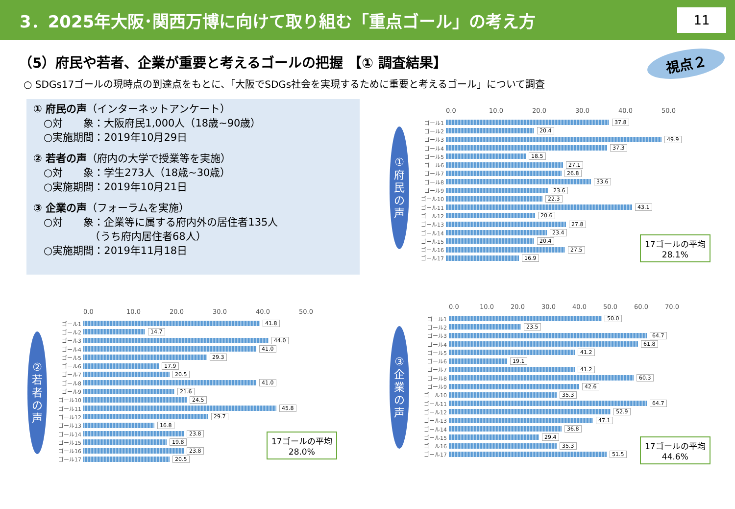3．2025年大阪･関西万博に向けて取り組む「重点ゴール」の考え方
11
（5）府民や若者、企業が重要と考えるゴールの把握 【① 調査結果】
視点２
○ SDGs17ゴールの現時点の到達点をもとに、「大阪でSDGs社会を実現するために重要と考えるゴール」について調査
① 府民の声（インターネットアンケート）
　○対　　象：大阪府民1,000人（18歳~90歳）
　○実施期間：2019年10月29日
② 若者の声（府内の大学で授業等を実施）
　○対　　象：学生273人（18歳~30歳）
　○実施期間：2019年10月21日
③ 企業の声（フォーラムを実施）
　○対　　象：企業等に属する府内外の居住者135人
　　　　　　（うち府内居住者68人）
　○実施期間：2019年11月18日
①
府
民
の
声
0.0 10.0 20.0 30.0 40.0 50.0
ゴール1 37.8
ゴール2 20.4
ゴール3 49.9
ゴール4 37.3
ゴール5 18.5
ゴール6 27.1
ゴール7 26.8
ゴール8 33.6
ゴール9 23.6
ゴール10 22.3
ゴール11 43.1
ゴール12 20.6
ゴール13 27.8
ゴール14 23.4
ゴール15 20.4
ゴール16 27.5
ゴール17 16.9
17ゴールの平均
28.1%
②
若
者
の
声
0.0 10.0 20.0 30.0 40.0 50.0
ゴール1 41.8
ゴール2 14.7
ゴール3 44.0
ゴール4 41.0
ゴール5 29.3
ゴール6 17.9
ゴール7 20.5
ゴール8 41.0
ゴール9 21.6
ゴール10 24.5
ゴール11 45.8
ゴール12 29.7
ゴール13 16.8
ゴール14 23.8
ゴール15 19.8
ゴール16 23.8
ゴール17 20.5
17ゴールの平均
28.0%
③
企
業
の
声
0.0 10.0 20.0 30.0 40.0 50.0 60.0 70.0
ゴール1 50.0
ゴール2 23.5
ゴール3 64.7
ゴール4 61.8
ゴール5 41.2
ゴール6 19.1
ゴール7 41.2
ゴール8 60.3
ゴール9 42.6
ゴール10 35.3
ゴール11 64.7
ゴール12 52.9
ゴール13 47.1
ゴール14 36.8
ゴール15 29.4
ゴール16 35.3
ゴール17 51.5
17ゴールの平均
44.6%